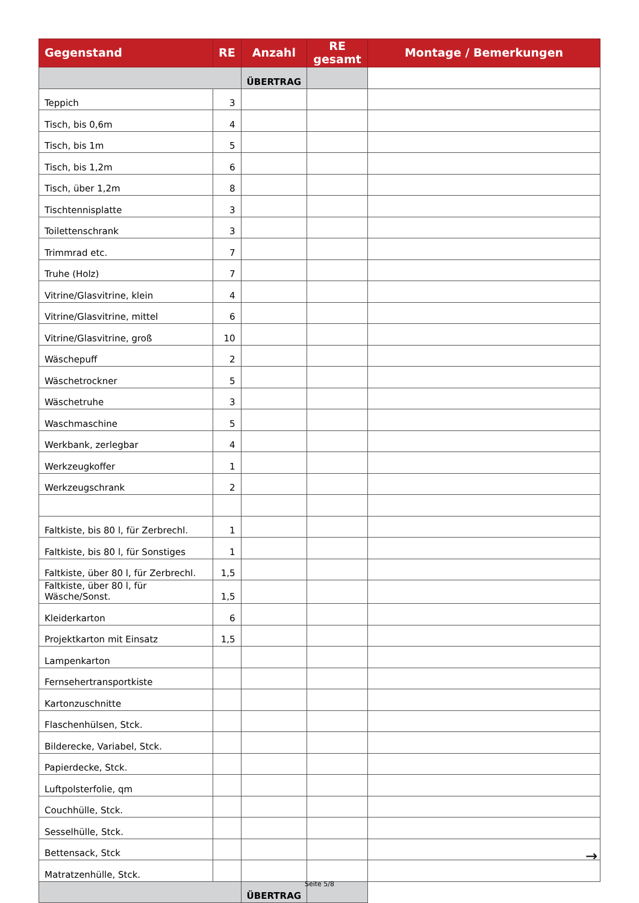| Gegenstand | RE | Anzahl | RE gesamt | Montage / Bemerkungen |
| --- | --- | --- | --- | --- |
| | | ÜBERTRAG | | |
| Teppich | 3 | | | |
| Tisch, bis 0,6m | 4 | | | |
| Tisch, bis 1m | 5 | | | |
| Tisch, bis 1,2m | 6 | | | |
| Tisch, über 1,2m | 8 | | | |
| Tischtennisplatte | 3 | | | |
| Toilettenschrank | 3 | | | |
| Trimmrad etc. | 7 | | | |
| Truhe (Holz) | 7 | | | |
| Vitrine/Glasvitrine, klein | 4 | | | |
| Vitrine/Glasvitrine, mittel | 6 | | | |
| Vitrine/Glasvitrine, groß | 10 | | | |
| Wäschepuff | 2 | | | |
| Wäschetrockner | 5 | | | |
| Wäschetruhe | 3 | | | |
| Waschmaschine | 5 | | | |
| Werkbank, zerlegbar | 4 | | | |
| Werkzeugkoffer | 1 | | | |
| Werkzeugschrank | 2 | | | |
| Faltkiste, bis 80 l, für Zerbrechl. | 1 | | | |
| Faltkiste, bis 80 l, für Sonstiges | 1 | | | |
| Faltkiste, über 80 l, für Zerbrechl. | 1,5 | | | |
| Faltkiste, über 80 l, für Wäsche/Sonst. | 1,5 | | | |
| Kleiderkarton | 6 | | | |
| Projektkarton mit Einsatz | 1,5 | | | |
| Lampenkarton | | | | |
| Fernsehertransportkiste | | | | |
| Kartonzuschnitte | | | | |
| Flaschenhülsen, Stck. | | | | |
| Bilderecke, Variabel, Stck. | | | | |
| Papierdecke, Stck. | | | | |
| Luftpolsterfolie, qm | | | | |
| Couchhülle, Stck. | | | | |
| Sesselhülle, Stck. | | | | |
| Bettensack, Stck | | | | |
| Matratzenhülle, Stck. | | | | |
| | | ÜBERTRAG | | |
→
Seite 5/8